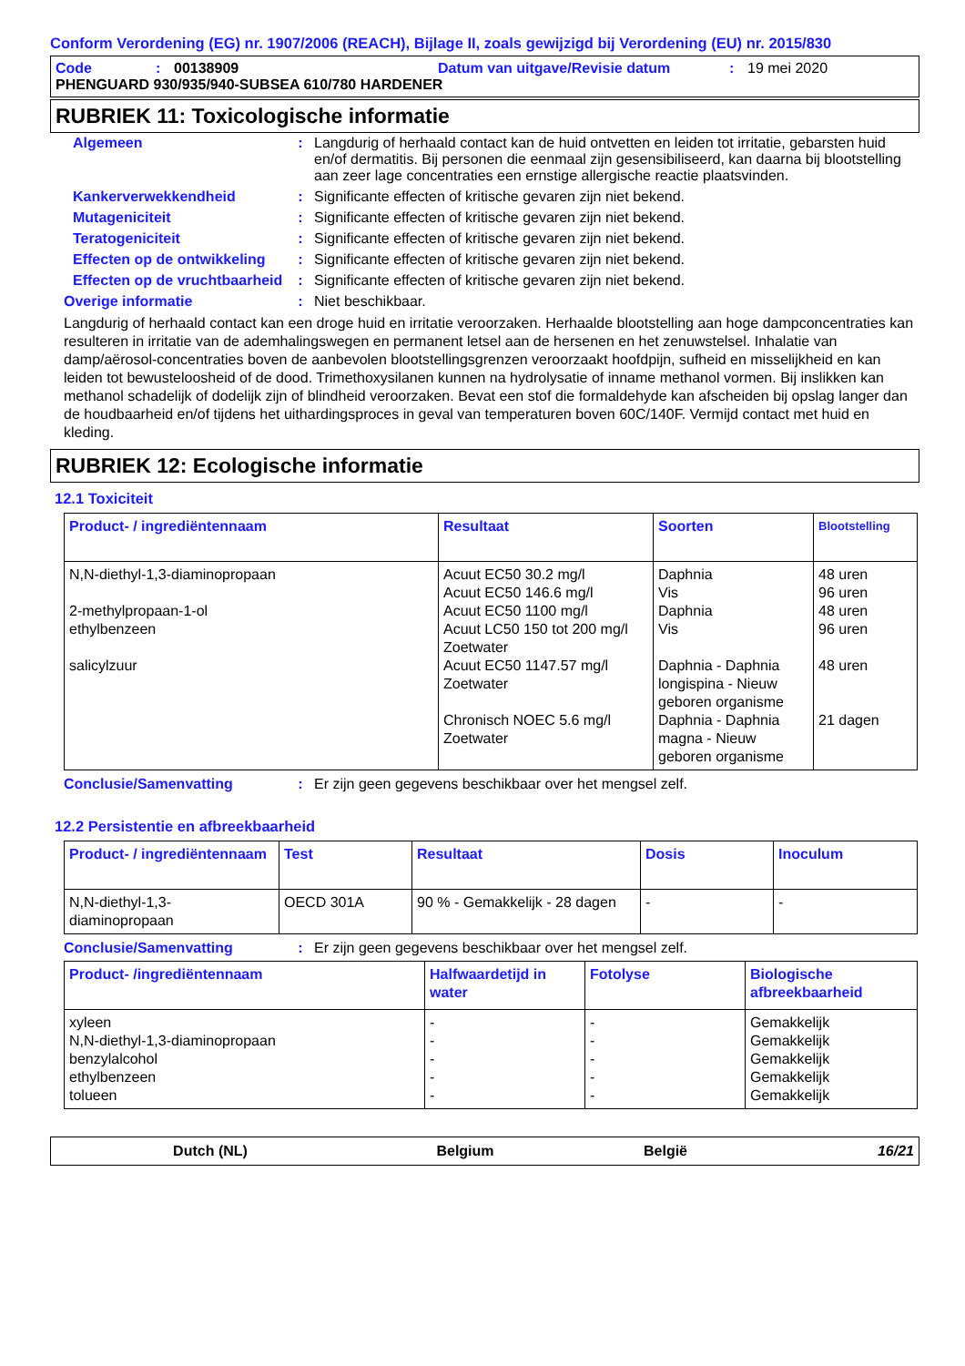Conform Verordening (EG) nr. 1907/2006 (REACH), Bijlage II, zoals gewijzigd bij Verordening (EU) nr. 2015/830
Code: 00138909 Datum van uitgave/Revisie datum: 19 mei 2020
PHENGUARD 930/935/940-SUBSEA 610/780 HARDENER
RUBRIEK 11: Toxicologische informatie
Algemeen: Langdurig of herhaald contact kan de huid ontvetten en leiden tot irritatie, gebarsten huid en/of dermatitis. Bij personen die eenmaal zijn gesensibiliseerd, kan daarna bij blootstelling aan zeer lage concentraties een ernstige allergische reactie plaatsvinden.
Kankerverwekkendheid: Significante effecten of kritische gevaren zijn niet bekend.
Mutageniciteit: Significante effecten of kritische gevaren zijn niet bekend.
Teratogeniciteit: Significante effecten of kritische gevaren zijn niet bekend.
Effecten op de ontwikkeling: Significante effecten of kritische gevaren zijn niet bekend.
Effecten op de vruchtbaarheid: Significante effecten of kritische gevaren zijn niet bekend.
Overige informatie: Niet beschikbaar.
Langdurig of herhaald contact kan een droge huid en irritatie veroorzaken. Herhaalde blootstelling aan hoge dampconcentraties kan resulteren in irritatie van de ademhalingswegen en permanent letsel aan de hersenen en het zenuwstelsel. Inhalatie van damp/aërosol-concentraties boven de aanbevolen blootstellingsgrenzen veroorzaakt hoofdpijn, sufheid en misselijkheid en kan leiden tot bewusteloosheid of de dood. Trimethoxysilanen kunnen na hydrolysatie of inname methanol vormen. Bij inslikken kan methanol schadelijk of dodelijk zijn of blindheid veroorzaken. Bevat een stof die formaldehyde kan afscheiden bij opslag langer dan de houdbaarheid en/of tijdens het uithardingsproces in geval van temperaturen boven 60C/140F. Vermijd contact met huid en kleding.
RUBRIEK 12: Ecologische informatie
12.1 Toxiciteit
| Product- / ingrediëntennaam | Resultaat | Soorten | Blootstelling |
| --- | --- | --- | --- |
| N,N-diethyl-1,3-diaminopropaan 2-methylpropaan-1-ol ethylbenzeen salicylzuur | Acuut EC50 30.2 mg/l Acuut EC50 146.6 mg/l Acuut EC50 1100 mg/l Acuut LC50 150 tot 200 mg/l Zoetwater Acuut EC50 1147.57 mg/l Zoetwater Chronisch NOEC 5.6 mg/l Zoetwater | Daphnia Vis Daphnia Vis Daphnia - Daphnia longispina - Nieuw geboren organisme Daphnia - Daphnia magna - Nieuw geboren organisme | 48 uren 96 uren 48 uren 96 uren 48 uren 21 dagen |
Conclusie/Samenvatting: Er zijn geen gegevens beschikbaar over het mengsel zelf.
12.2 Persistentie en afbreekbaarheid
| Product- / ingrediëntennaam | Test | Resultaat | Dosis | Inoculum |
| --- | --- | --- | --- | --- |
| N,N-diethyl-1,3-diaminopropaan | OECD 301A | 90 % - Gemakkelijk - 28 dagen | - | - |
Conclusie/Samenvatting: Er zijn geen gegevens beschikbaar over het mengsel zelf.
| Product- /ingrediëntennaam | Halfwaardetijd in water | Fotolyse | Biologische afbreekbaarheid |
| --- | --- | --- | --- |
| xyleen N,N-diethyl-1,3-diaminopropaan benzylalcohol ethylbenzeen tolueen | - - - - - | - - - - - | Gemakkelijk Gemakkelijk Gemakkelijk Gemakkelijk Gemakkelijk |
Dutch (NL) Belgium België 16/21